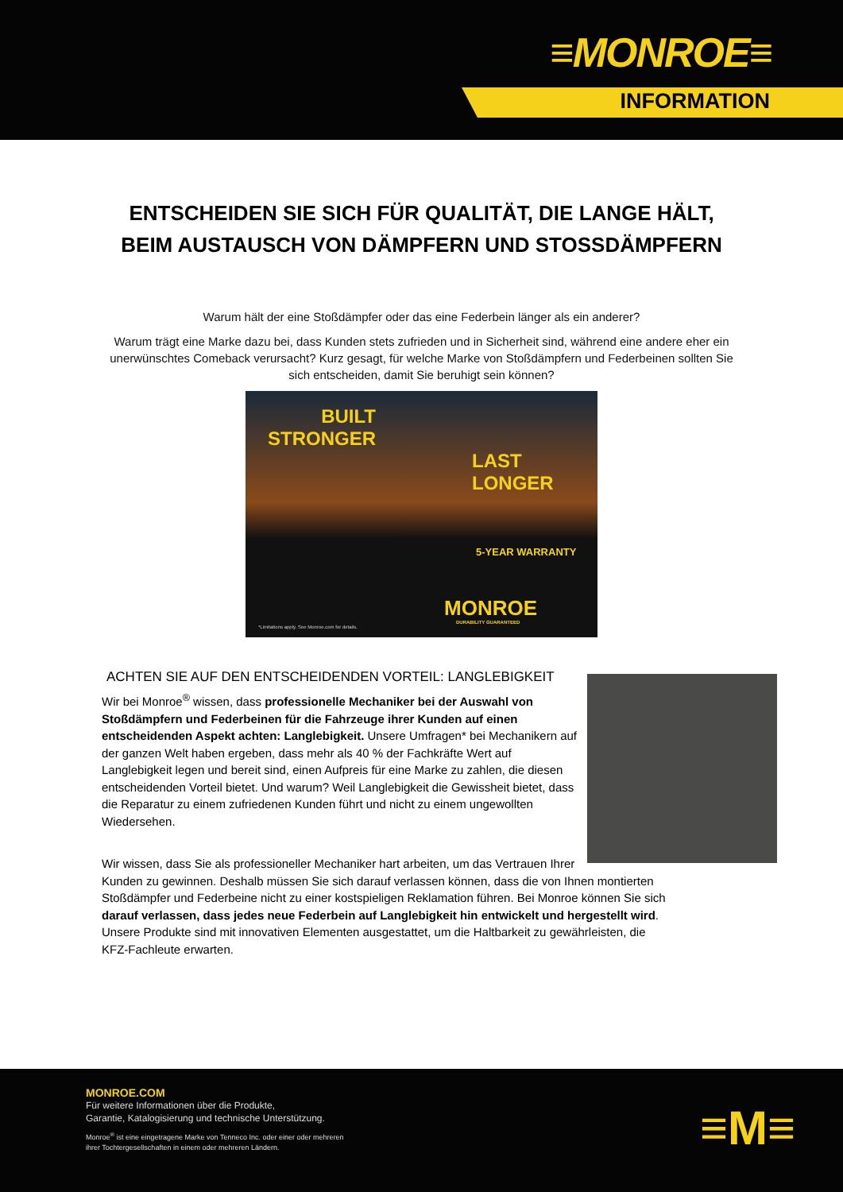≡MONROE≡
INFORMATION
ENTSCHEIDEN SIE SICH FÜR QUALITÄT, DIE LANGE HÄLT,
BEIM AUSTAUSCH VON DÄMPFERN UND STOSSDÄMPFERN
Warum hält der eine Stoßdämpfer oder das eine Federbein länger als ein anderer?
Warum trägt eine Marke dazu bei, dass Kunden stets zufrieden und in Sicherheit sind, während eine andere eher ein unerwünschtes Comeback verursacht? Kurz gesagt, für welche Marke von Stoßdämpfern und Federbeinen sollten Sie sich entscheiden, damit Sie beruhigt sein können?
BUILT
STRONGER
LAST
LONGER
5-YEAR WARRANTY
MONROE
DURABILITY GUARANTEED
*Limitations apply. See Monroe.com for details.
ACHTEN SIE AUF DEN ENTSCHEIDENDEN VORTEIL: LANGLEBIGKEIT
Wir bei Monroe<sup>®</sup> wissen, dass professionelle Mechaniker bei der Auswahl von Stoßdämpfern und Federbeinen für die Fahrzeuge ihrer Kunden auf einen entscheidenden Aspekt achten: Langlebigkeit. Unsere Umfragen* bei Mechanikern auf der ganzen Welt haben ergeben, dass mehr als 40 % der Fachkräfte Wert auf Langlebigkeit legen und bereit sind, einen Aufpreis für eine Marke zu zahlen, die diesen entscheidenden Vorteil bietet. Und warum? Weil Langlebigkeit die Gewissheit bietet, dass die Reparatur zu einem zufriedenen Kunden führt und nicht zu einem ungewollten Wiedersehen.
Wir wissen, dass Sie als professioneller Mechaniker hart arbeiten, um das Vertrauen Ihrer Kunden zu gewinnen. Deshalb müssen Sie sich darauf verlassen können, dass die von Ihnen montierten Stoßdämpfer und Federbeine nicht zu einer kostspieligen Reklamation führen. Bei Monroe können Sie sich darauf verlassen, dass jedes neue Federbein auf Langlebigkeit hin entwickelt und hergestellt wird. Unsere Produkte sind mit innovativen Elementen ausgestattet, um die Haltbarkeit zu gewährleisten, die KFZ-Fachleute erwarten.
MONROE.COM
Für weitere Informationen über die Produkte,
Garantie, Katalogisierung und technische Unterstützung.
Monroe<sup>®</sup> ist eine eingetragene Marke von Tenneco Inc. oder einer oder mehreren
ihrer Tochtergesellschaften in einem oder mehreren Ländern.
≡M≡